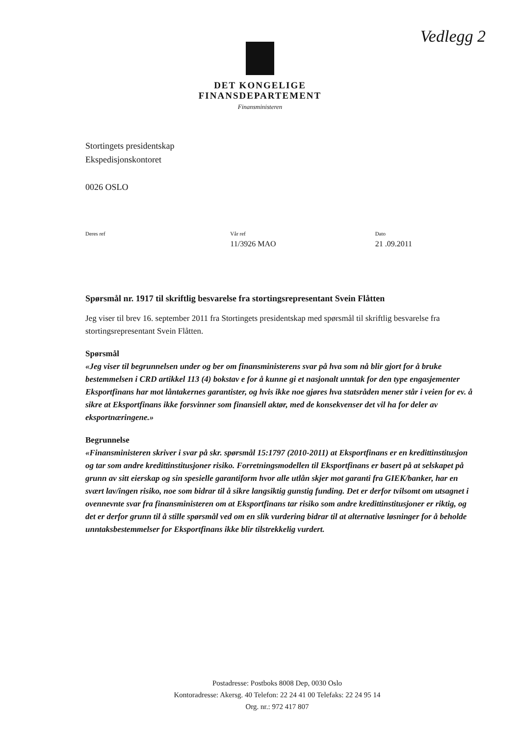Vedlegg 2
DET KONGELIGE
FINANSDEPARTEMENT
Finansministeren
Stortingets presidentskap
Ekspedisjonskontoret
0026 OSLO
Deres ref Vår ref
11/3926 MAO
Dato
21 .09.2011
Spørsmål nr. 1917 til skriftlig besvarelse fra stortingsrepresentant Svein Flåtten
Jeg viser til brev 16. september 2011 fra Stortingets presidentskap med spørsmål til skriftlig besvarelse fra stortingsrepresentant Svein Flåtten.
Spørsmål
«Jeg viser til begrunnelsen under og ber om finansministerens svar på hva som nå blir gjort for å bruke bestemmelsen i CRD artikkel 113 (4) bokstav e for å kunne gi et nasjonalt unntak for den type engasjementer Eksportfinans har mot låntakernes garantister, og hvis ikke noe gjøres hva statsråden mener står i veien for ev. å sikre at Eksportfinans ikke forsvinner som finansiell aktør, med de konsekvenser det vil ha for deler av eksportnæringene.»
Begrunnelse
«Finansministeren skriver i svar på skr. spørsmål 15:1797 (2010-2011) at Eksportfinans er en kredittinstitusjon og tar som andre kredittinstitusjoner risiko. Forretningsmodellen til Eksportfinans er basert på at selskapet på grunn av sitt eierskap og sin spesielle garantiform hvor alle utlån skjer mot garanti fra GIEK/banker, har en svært lav/ingen risiko, noe som bidrar til å sikre langsiktig gunstig funding. Det er derfor tvilsomt om utsagnet i ovennevnte svar fra finansministeren om at Eksportfinans tar risiko som andre kredittinstitusjoner er riktig, og det er derfor grunn til å stille spørsmål ved om en slik vurdering bidrar til at alternative løsninger for å beholde unntaksbestemmelser for Eksportfinans ikke blir tilstrekkelig vurdert.
Postadresse: Postboks 8008 Dep, 0030 Oslo
Kontoradresse: Akersg. 40 Telefon: 22 24 41 00 Telefaks: 22 24 95 14
Org. nr.: 972 417 807